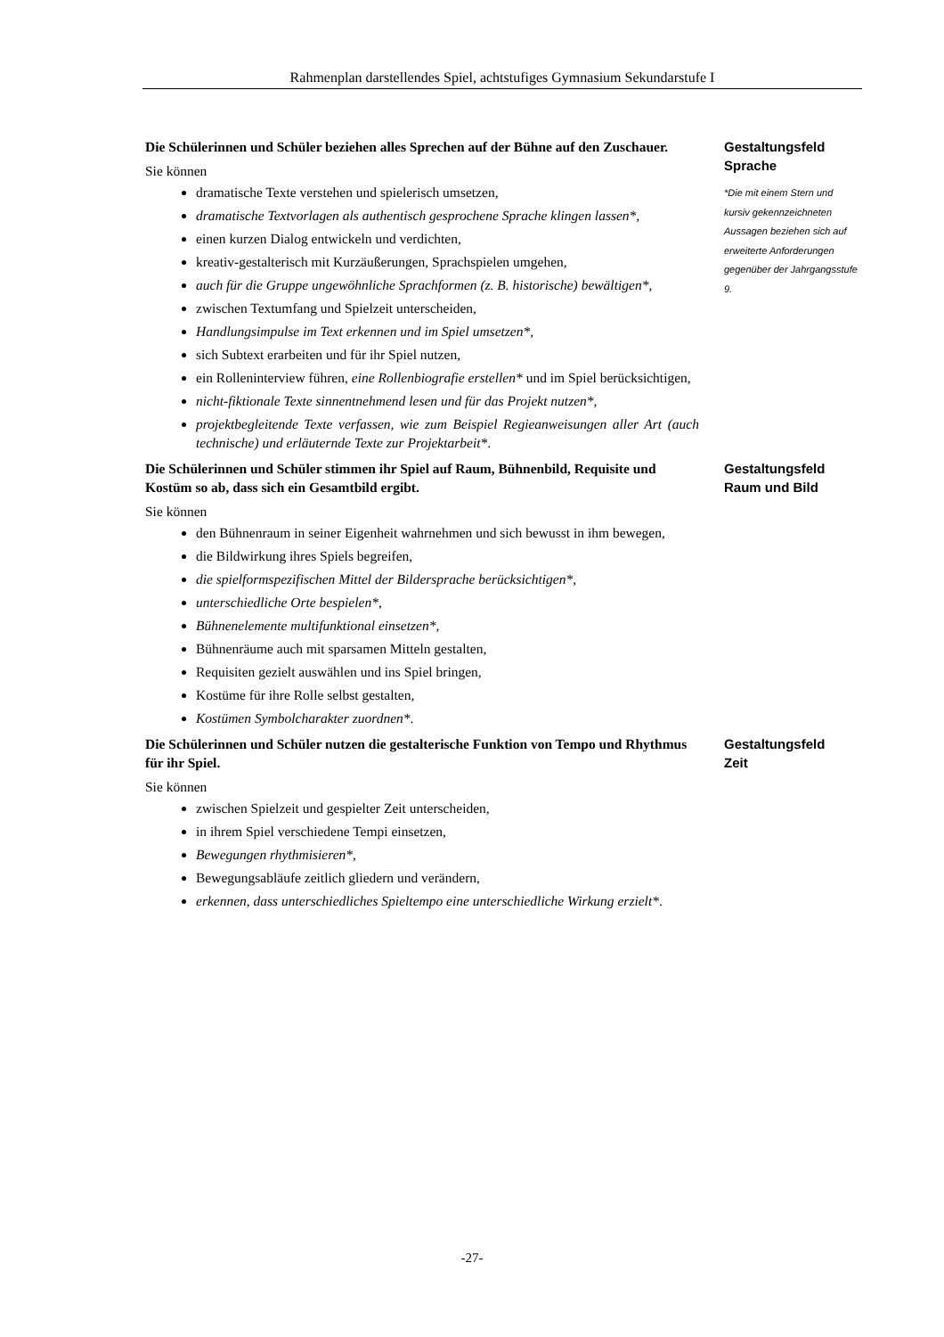Rahmenplan darstellendes Spiel, achtstufiges Gymnasium Sekundarstufe I
Die Schülerinnen und Schüler beziehen alles Sprechen auf der Bühne auf den Zuschauer.
Sie können
dramatische Texte verstehen und spielerisch umsetzen,
dramatische Textvorlagen als authentisch gesprochene Sprache klingen lassen*,
einen kurzen Dialog entwickeln und verdichten,
kreativ-gestalterisch mit Kurzäußerungen, Sprachspielen umgehen,
auch für die Gruppe ungewöhnliche Sprachformen (z. B. historische) bewältigen*,
zwischen Textumfang und Spielzeit unterscheiden,
Handlungsimpulse im Text erkennen und im Spiel umsetzen*,
sich Subtext erarbeiten und für ihr Spiel nutzen,
ein Rolleninterview führen, eine Rollenbiografie erstellen* und im Spiel berücksichtigen,
nicht-fiktionale Texte sinnentnehmend lesen und für das Projekt nutzen*,
projektbegleitende Texte verfassen, wie zum Beispiel Regieanweisungen aller Art (auch technische) und erläuternde Texte zur Projektarbeit*.
Gestaltungsfeld
Sprache
*Die mit einem Stern und kursiv gekennzeichneten Aussagen beziehen sich auf erweiterte Anforderungen gegenüber der Jahrgangsstufe 9.
Die Schülerinnen und Schüler stimmen ihr Spiel auf Raum, Bühnenbild, Requisite und Kostüm so ab, dass sich ein Gesamtbild ergibt.
Sie können
den Bühnenraum in seiner Eigenheit wahrnehmen und sich bewusst in ihm bewegen,
die Bildwirkung ihres Spiels begreifen,
die spielformspezifischen Mittel der Bildersprache berücksichtigen*,
unterschiedliche Orte bespielen*,
Bühnenelemente multifunktional einsetzen*,
Bühnenräume auch mit sparsamen Mitteln gestalten,
Requisiten gezielt auswählen und ins Spiel bringen,
Kostüme für ihre Rolle selbst gestalten,
Kostümen Symbolcharakter zuordnen*.
Gestaltungsfeld
Raum und Bild
Die Schülerinnen und Schüler nutzen die gestalterische Funktion von Tempo und Rhythmus für ihr Spiel.
Sie können
zwischen Spielzeit und gespielter Zeit unterscheiden,
in ihrem Spiel verschiedene Tempi einsetzen,
Bewegungen rhythmisieren*,
Bewegungsabläufe zeitlich gliedern und verändern,
erkennen, dass unterschiedliches Spieltempo eine unterschiedliche Wirkung erzielt*.
Gestaltungsfeld
Zeit
-27-